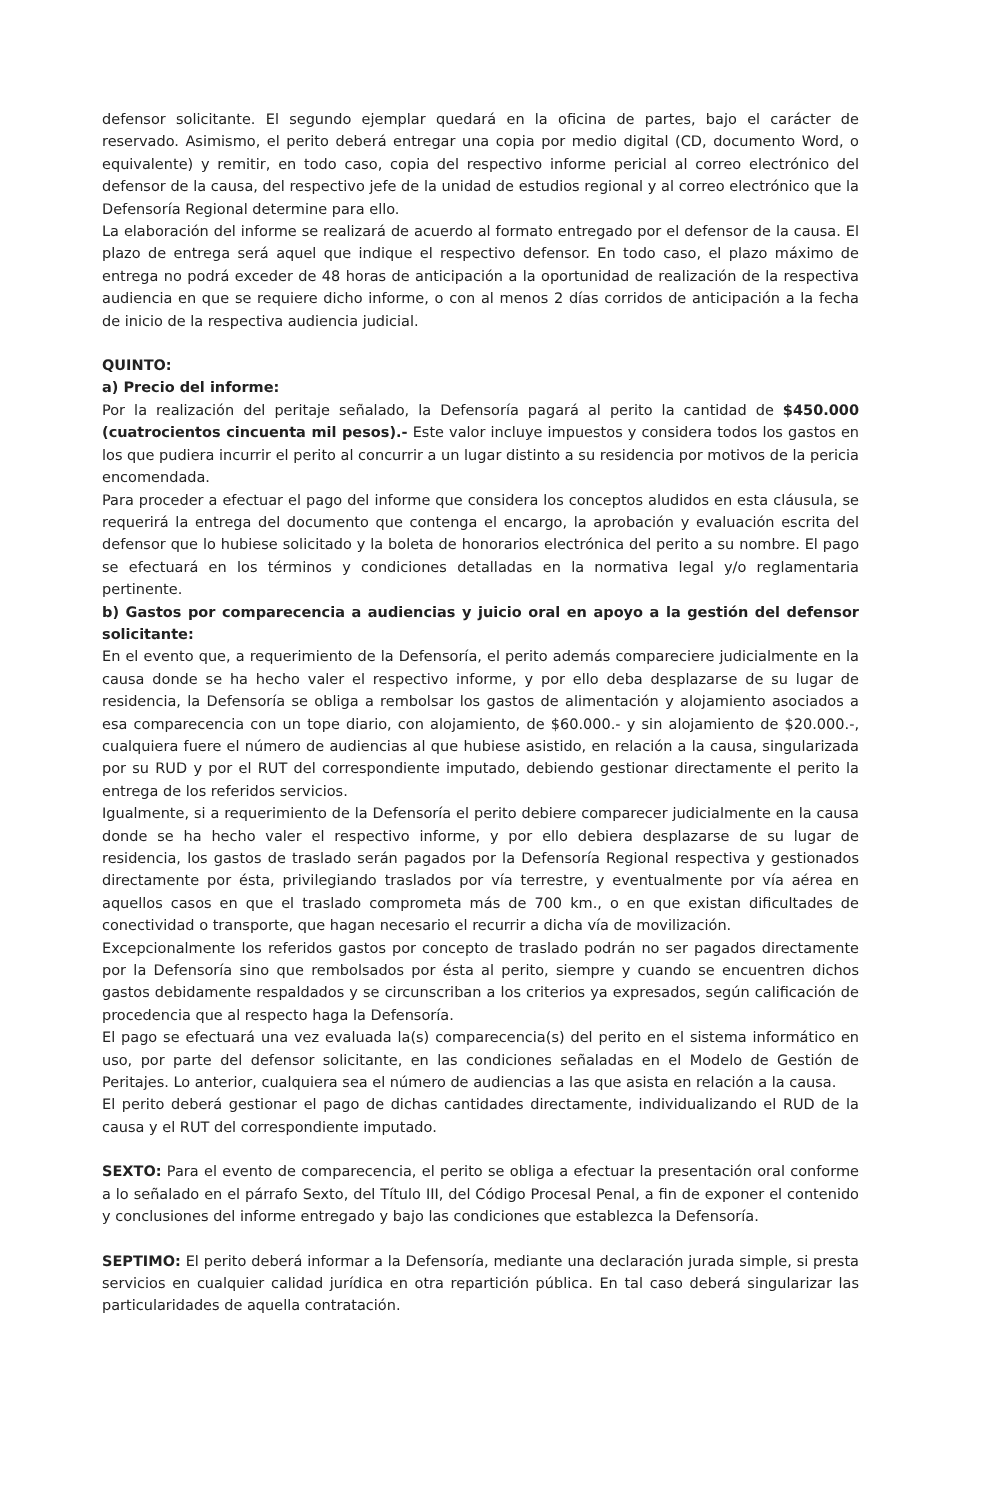defensor solicitante. El segundo ejemplar quedará en la oficina de partes, bajo el carácter de reservado. Asimismo, el perito deberá entregar una copia por medio digital (CD, documento Word, o equivalente) y remitir, en todo caso, copia del respectivo informe pericial al correo electrónico del defensor de la causa, del respectivo jefe de la unidad de estudios regional y al correo electrónico que la Defensoría Regional determine para ello.
La elaboración del informe se realizará de acuerdo al formato entregado por el defensor de la causa. El plazo de entrega será aquel que indique el respectivo defensor. En todo caso, el plazo máximo de entrega no podrá exceder de 48 horas de anticipación a la oportunidad de realización de la respectiva audiencia en que se requiere dicho informe, o con al menos 2 días corridos de anticipación a la fecha de inicio de la respectiva audiencia judicial.
QUINTO:
a) Precio del informe:
Por la realización del peritaje señalado, la Defensoría pagará al perito la cantidad de $450.000 (cuatrocientos cincuenta mil pesos).- Este valor incluye impuestos y considera todos los gastos en los que pudiera incurrir el perito al concurrir a un lugar distinto a su residencia por motivos de la pericia encomendada.
Para proceder a efectuar el pago del informe que considera los conceptos aludidos en esta cláusula, se requerirá la entrega del documento que contenga el encargo, la aprobación y evaluación escrita del defensor que lo hubiese solicitado y la boleta de honorarios electrónica del perito a su nombre. El pago se efectuará en los términos y condiciones detalladas en la normativa legal y/o reglamentaria pertinente.
b) Gastos por comparecencia a audiencias y juicio oral en apoyo a la gestión del defensor solicitante:
En el evento que, a requerimiento de la Defensoría, el perito además compareciere judicialmente en la causa donde se ha hecho valer el respectivo informe, y por ello deba desplazarse de su lugar de residencia, la Defensoría se obliga a rembolsar los gastos de alimentación y alojamiento asociados a esa comparecencia con un tope diario, con alojamiento, de $60.000.- y sin alojamiento de $20.000.-, cualquiera fuere el número de audiencias al que hubiese asistido, en relación a la causa, singularizada por su RUD y por el RUT del correspondiente imputado, debiendo gestionar directamente el perito la entrega de los referidos servicios.
Igualmente, si a requerimiento de la Defensoría el perito debiere comparecer judicialmente en la causa donde se ha hecho valer el respectivo informe, y por ello debiera desplazarse de su lugar de residencia, los gastos de traslado serán pagados por la Defensoría Regional respectiva y gestionados directamente por ésta, privilegiando traslados por vía terrestre, y eventualmente por vía aérea en aquellos casos en que el traslado comprometa más de 700 km., o en que existan dificultades de conectividad o transporte, que hagan necesario el recurrir a dicha vía de movilización.
Excepcionalmente los referidos gastos por concepto de traslado podrán no ser pagados directamente por la Defensoría sino que rembolsados por ésta al perito, siempre y cuando se encuentren dichos gastos debidamente respaldados y se circunscriban a los criterios ya expresados, según calificación de procedencia que al respecto haga la Defensoría.
El pago se efectuará una vez evaluada la(s) comparecencia(s) del perito en el sistema informático en uso, por parte del defensor solicitante, en las condiciones señaladas en el Modelo de Gestión de Peritajes. Lo anterior, cualquiera sea el número de audiencias a las que asista en relación a la causa.
El perito deberá gestionar el pago de dichas cantidades directamente, individualizando el RUD de la causa y el RUT del correspondiente imputado.
SEXTO: Para el evento de comparecencia, el perito se obliga a efectuar la presentación oral conforme a lo señalado en el párrafo Sexto, del Título III, del Código Procesal Penal, a fin de exponer el contenido y conclusiones del informe entregado y bajo las condiciones que establezca la Defensoría.
SEPTIMO: El perito deberá informar a la Defensoría, mediante una declaración jurada simple, si presta servicios en cualquier calidad jurídica en otra repartición pública. En tal caso deberá singularizar las particularidades de aquella contratación.